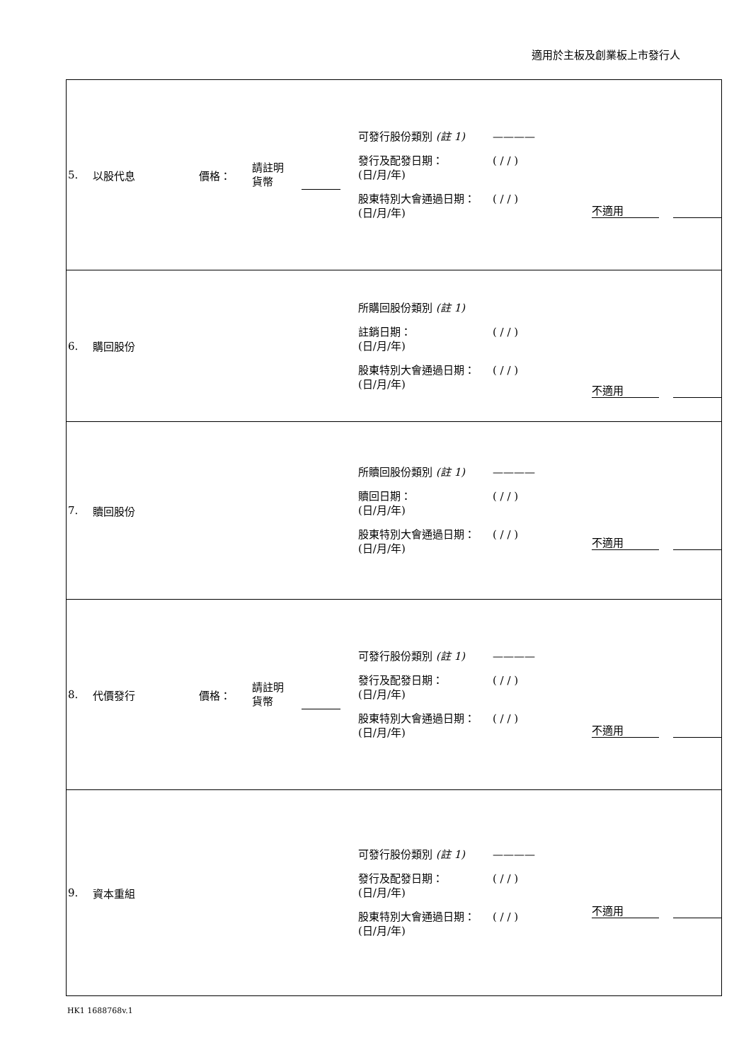適用於主板及創業板上市發行人
| 5. 以股代息 價格： 請註明 貨幣 可發行股份類別 (註 1) ———— 發行及配發日期： (日/月/年) ( / / ) 股東特別大會通過日期： (日/月/年) ( / / ) 不適用 |
| 6. 購回股份 所購回股份類別 (註 1) 註銷日期： (日/月/年) ( / / ) 股東特別大會通過日期： (日/月/年) ( / / ) 不適用 |
| 7. 贖回股份 所贖回股份類別 (註 1) ———— 贖回日期： (日/月/年) ( / / ) 股東特別大會通過日期： (日/月/年) ( / / ) 不適用 |
| 8. 代價發行 價格： 請註明 貨幣 可發行股份類別 (註 1) ———— 發行及配發日期： (日/月/年) ( / / ) 股東特別大會通過日期： (日/月/年) ( / / ) 不適用 |
| 9. 資本重組 可發行股份類別 (註 1) ———— 發行及配發日期： (日/月/年) ( / / ) 股東特別大會通過日期： (日/月/年) ( / / ) 不適用 |
HK1 1688768v.1